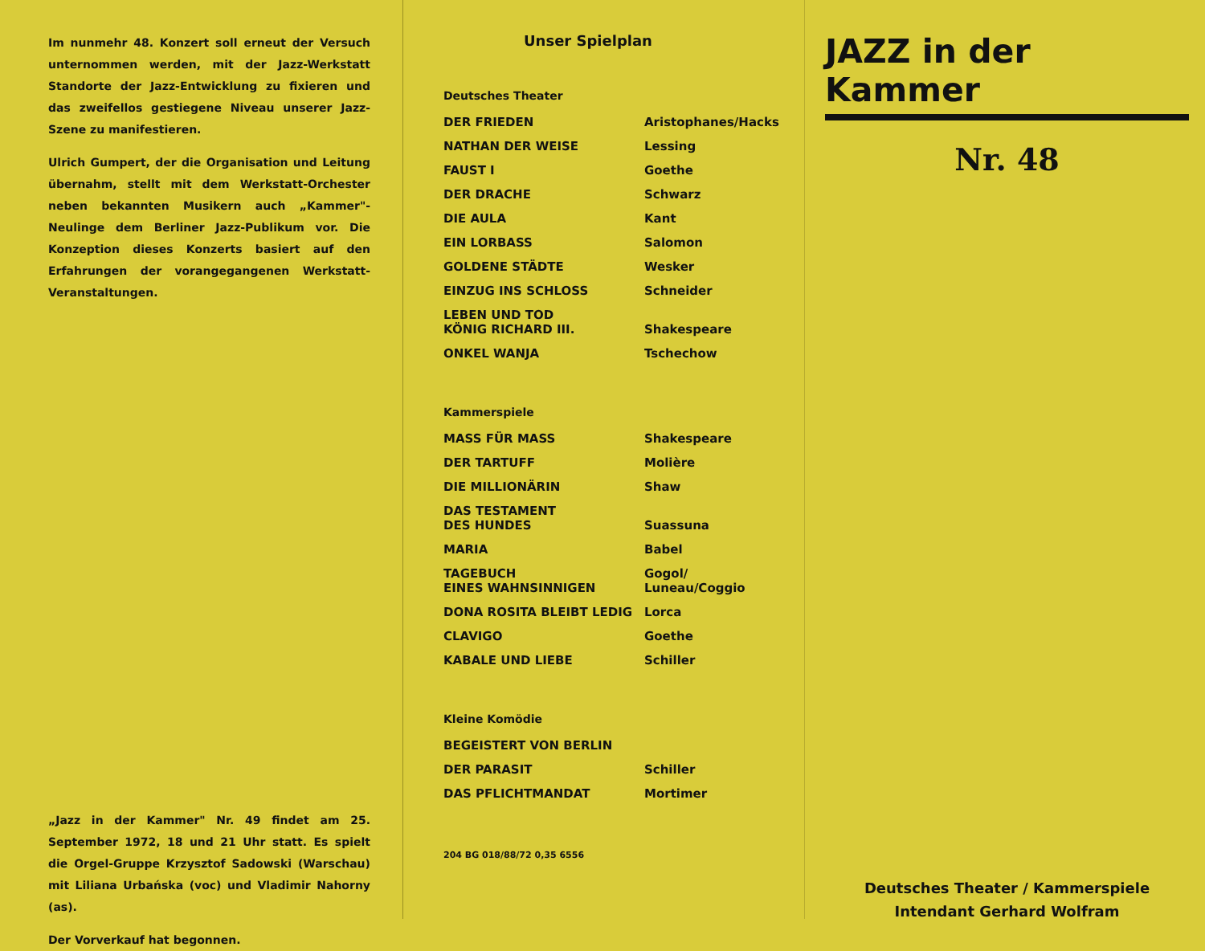Im nunmehr 48. Konzert soll erneut der Versuch unternommen werden, mit der Jazz-Werkstatt Standorte der Jazz-Entwicklung zu fixieren und das zweifellos gestiegene Niveau unserer Jazz-Szene zu manifestieren.
Ulrich Gumpert, der die Organisation und Leitung übernahm, stellt mit dem Werkstatt-Orchester neben bekannten Musikern auch „Kammer"-Neulinge dem Berliner Jazz-Publikum vor. Die Konzeption dieses Konzerts basiert auf den Erfahrungen der vorangegangenen Werkstatt-Veranstaltungen.
„Jazz in der Kammer" Nr. 49 findet am 25. September 1972, 18 und 21 Uhr statt. Es spielt die Orgel-Gruppe Krzysztof Sadowski (Warschau) mit Liliana Urbańska (voc) und Vladimir Nahorny (as).
Der Vorverkauf hat begonnen.
Unser Spielplan
Deutsches Theater
| DER FRIEDEN | Aristophanes/Hacks |
| NATHAN DER WEISE | Lessing |
| FAUST I | Goethe |
| DER DRACHE | Schwarz |
| DIE AULA | Kant |
| EIN LORBASS | Salomon |
| GOLDENE STÄDTE | Wesker |
| EINZUG INS SCHLOSS | Schneider |
| LEBEN UND TOD KÖNIG RICHARD III. | Shakespeare |
| ONKEL WANJA | Tschechow |
Kammerspiele
| MASS FÜR MASS | Shakespeare |
| DER TARTUFF | Molière |
| DIE MILLIONÄRIN | Shaw |
| DAS TESTAMENT DES HUNDES | Suassuna |
| MARIA | Babel |
| TAGEBUCH EINES WAHNSINNIGEN | Gogol/ Luneau/Coggio |
| DONA ROSITA BLEIBT LEDIG | Lorca |
| CLAVIGO | Goethe |
| KABALE UND LIEBE | Schiller |
Kleine Komödie
| BEGEISTERT VON BERLIN | |
| DER PARASIT | Schiller |
| DAS PFLICHTMANDAT | Mortimer |
204 BG 018/88/72 0,35 6556
JAZZ in der Kammer
Nr. 48
Deutsches Theater / Kammerspiele
Intendant Gerhard Wolfram